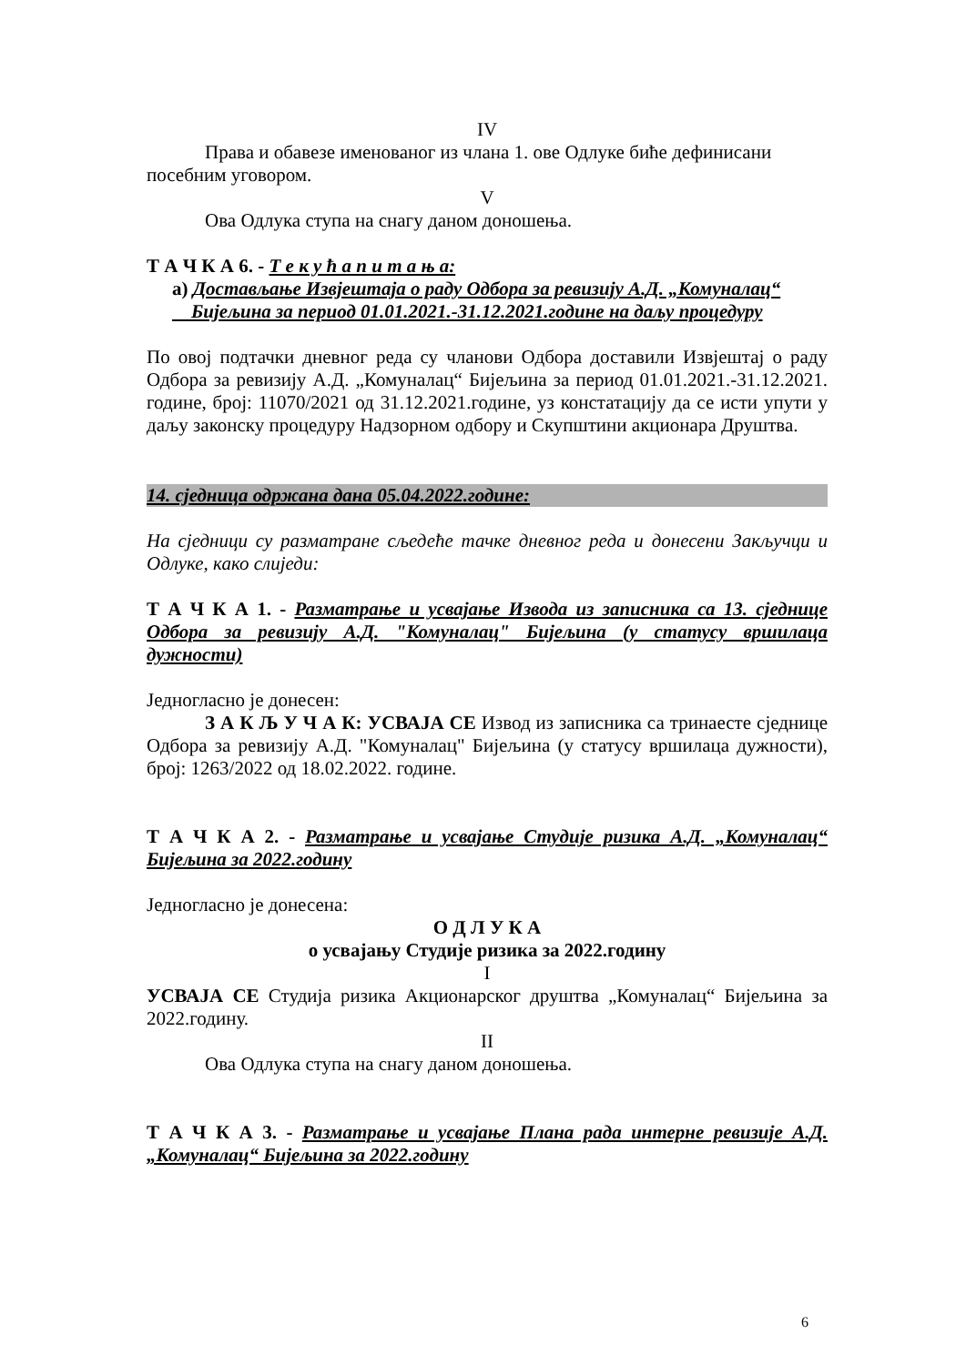IV
Права и обавезе именованог из члана 1. ове Одлуке биће дефинисани посебним уговором.
V
Ова Одлука ступа на снагу даном доношења.
Т А Ч К А 6. - Т е к у ћ а п и т а њ а:
а) Достављање Извјештаја о раду Одбора за ревизију А.Д. „Комуналац“
Бијељина за период 01.01.2021.-31.12.2021.године на даљу процедуру
По овој подтачки дневног реда су чланови Одбора доставили Извјештај о раду Одбора за ревизију А.Д. „Комуналац“ Бијељина за период 01.01.2021.-31.12.2021. године, број: 11070/2021 од 31.12.2021.године, уз констатацију да се исти упути у даљу законску процедуру Надзорном одбору и Скупштини акционара Друштва.
14. сједница одржана дана 05.04.2022.године:
На сједници су разматране сљедеће тачке дневног реда и донесени Закључци и Одлуке, како слиједи:
Т А Ч К А 1. - Разматрање и усвајање Извода из записника са 13. сједнице Одбора за ревизију А.Д. "Комуналац" Бијељина (у статусу вршилаца дужности)
Једногласно је донесен:
З А К Љ У Ч А К: УСВАЈА СЕ Извод из записника са тринаесте сједнице Одбора за ревизију А.Д. "Комуналац" Бијељина (у статусу вршилаца дужности), број: 1263/2022 од 18.02.2022. године.
Т А Ч К А 2. - Разматрање и усвајање Студије ризика А.Д. „Комуналац“ Бијељина за 2022.годину
Једногласно је донесена:
О Д Л У К А
о усвајању Студије ризика за 2022.годину
I
УСВАЈА СЕ Студија ризика Акционарског друштва „Комуналац“ Бијељина за 2022.годину.
II
Ова Одлука ступа на снагу даном доношења.
Т А Ч К А 3. - Разматрање и усвајање Плана рада интерне ревизије А.Д. „Комуналац“ Бијељина за 2022.годину
6